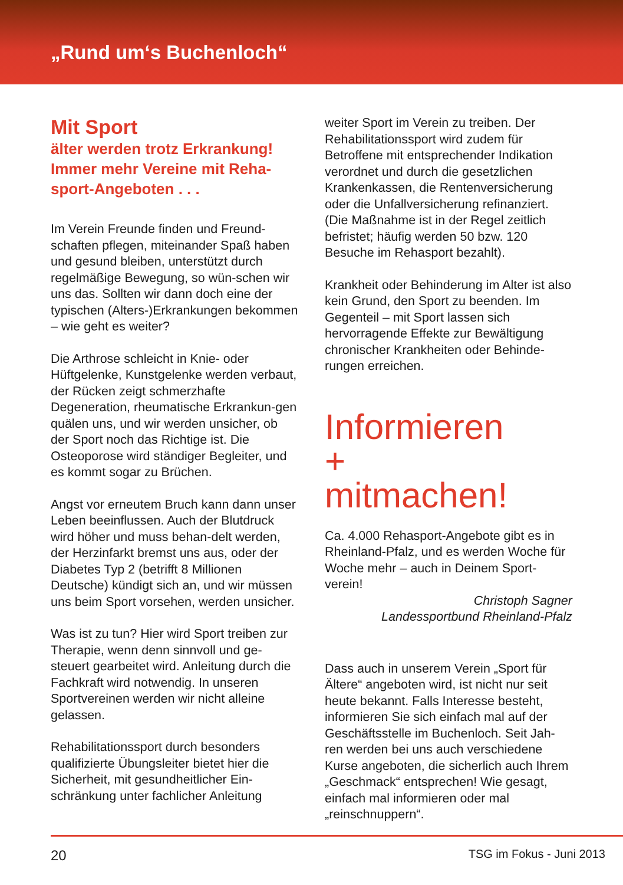„Rund um‘s Buchenloch“
Mit Sport
älter werden trotz Erkrankung! Immer mehr Vereine mit Reha-sport-Angeboten . . .
Im Verein Freunde finden und Freund-schaften pflegen, miteinander Spaß haben und gesund bleiben, unterstützt durch regelmäßige Bewegung, so wün-schen wir uns das. Sollten wir dann doch eine der typischen (Alters-)Erkrankungen bekommen – wie geht es weiter?
Die Arthrose schleicht in Knie- oder Hüftgelenke, Kunstgelenke werden verbaut, der Rücken zeigt schmerzhafte Degeneration, rheumatische Erkrankun-gen quälen uns, und wir werden unsicher, ob der Sport noch das Richtige ist. Die Osteoporose wird ständiger Begleiter, und es kommt sogar zu Brüchen.
Angst vor erneutem Bruch kann dann unser Leben beeinflussen. Auch der Blutdruck wird höher und muss behan-delt werden, der Herzinfarkt bremst uns aus, oder der Diabetes Typ 2 (betrifft 8 Millionen Deutsche) kündigt sich an, und wir müssen uns beim Sport vorsehen, werden unsicher.
Was ist zu tun? Hier wird Sport treiben zur Therapie, wenn denn sinnvoll und ge-steuert gearbeitet wird. Anleitung durch die Fachkraft wird notwendig. In unseren Sportvereinen werden wir nicht alleine gelassen.
Rehabilitationssport durch besonders qualifizierte Übungsleiter bietet hier die Sicherheit, mit gesundheitlicher Ein-schränkung unter fachlicher Anleitung
weiter Sport im Verein zu treiben. Der Rehabilitationssport wird zudem für Betroffene mit entsprechender Indikation verordnet und durch die gesetzlichen Krankenkassen, die Rentenversicherung oder die Unfallversicherung refinanziert. (Die Maßnahme ist in der Regel zeitlich befristet; häufig werden 50 bzw. 120 Besuche im Rehasport bezahlt).
Krankheit oder Behinderung im Alter ist also kein Grund, den Sport zu beenden. Im Gegenteil – mit Sport lassen sich hervorragende Effekte zur Bewältigung chronischer Krankheiten oder Behinde-rungen erreichen.
Informieren
+
mitmachen!
Ca. 4.000 Rehasport-Angebote gibt es in Rheinland-Pfalz, und es werden Woche für Woche mehr – auch in Deinem Sport-verein!
Christoph Sagner
Landessportbund Rheinland-Pfalz
Dass auch in unserem Verein „Sport für Ältere“ angeboten wird, ist nicht nur seit heute bekannt. Falls Interesse besteht, informieren Sie sich einfach mal auf der Geschäftsstelle im Buchenloch. Seit Jah-ren werden bei uns auch verschiedene Kurse angeboten, die sicherlich auch Ihrem „Geschmack“ entsprechen! Wie gesagt, einfach mal informieren oder mal „reinschnuppern“.
20 TSG im Fokus - Juni 2013